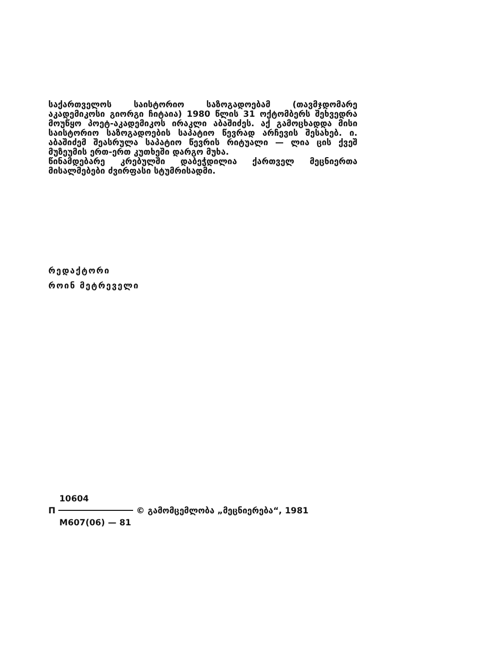საქართველოს საისტორიო საზოგადოებამ (თავმჯდომარე აკადემიკოსი გიორგი ჩიტაია) 1980 წლის 31 ოქტომბერს შეხვედრა მოუწყო პოეტ-აკადემიკოს ირაკლი აბაშიძეს. აქ გამოცხადდა მისი საისტორიო საზოგადოების საპატიო წევრად არჩევის შესახებ. ი. აბაშიძემ შეასრულა საპატიო წევრის რიტუალი — ლია ცის ქვეშ მუზეუმის ერთ-ერთ კუთხეში დარგო მუხა.
წინამდებარე კრებულში დაბეჭდილია ქართველ მეცნიერთა მისალმებები ძვირფასი სტუმრისადმი.
რედაქტორი
როინ მეტრეველი
10604
П © გამომცემლობა „მეცნიერება“, 1981
M607(06) — 81